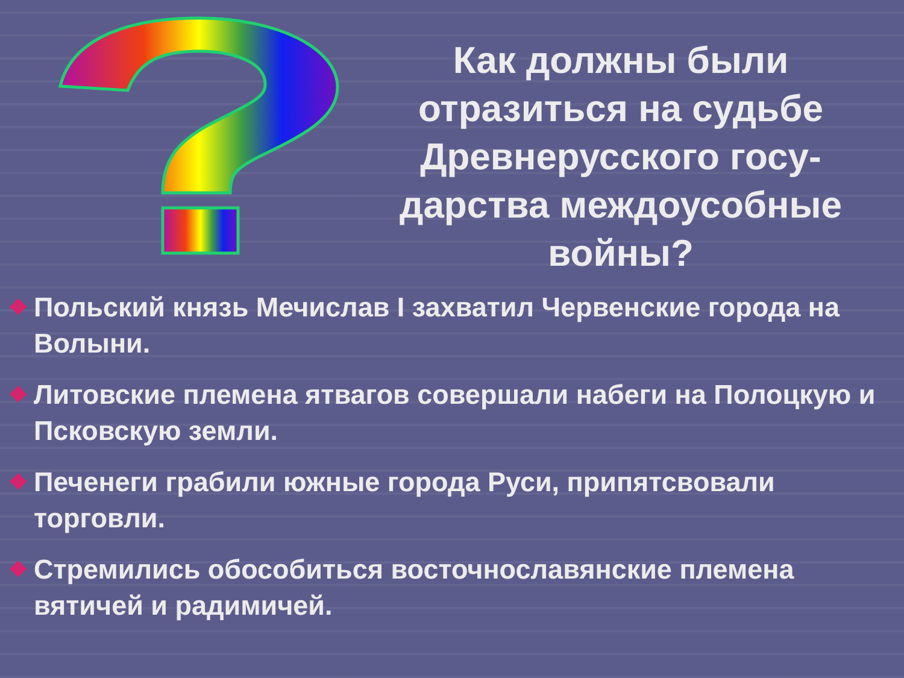Как должны были отразиться на судьбе Древнерусского госу-дарства междоусобные войны?
❖ Польский князь Мечислав I захватил Червенские города на Волыни.
❖ Литовские племена ятвагов совершали набеги на Полоцкую и Псковскую земли.
❖ Печенеги грабили южные города Руси, припятсвовали торговли.
❖ Стремились обособиться восточнославянские племена вятичей и радимичей.